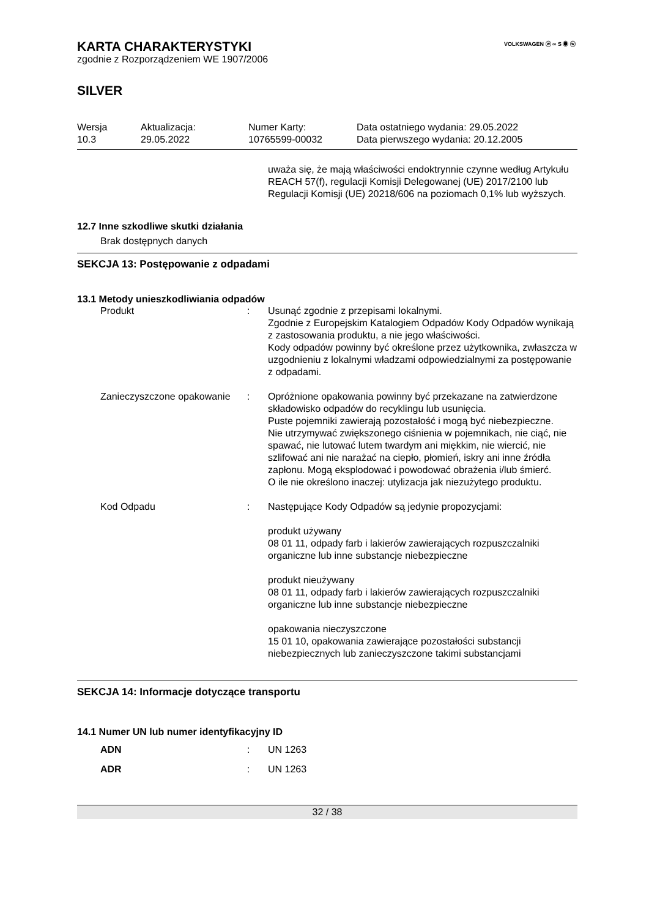VOLKSWAGEN ⓦ ∞ S ◉ ⓦ
KARTA CHARAKTERYSTYKI
zgodnie z Rozporządzeniem WE 1907/2006
SILVER
| Wersja 10.3 | Aktualizacja: 29.05.2022 | Numer Karty: 10765599-00032 | Data ostatniego wydania: 29.05.2022 Data pierwszego wydania: 20.12.2005 |
uważa się, że mają właściwości endoktrynnie czynne według Artykułu REACH 57(f), regulacji Komisji Delegowanej (UE) 2017/2100 lub Regulacji Komisji (UE) 20218/606 na poziomach 0,1% lub wyższych.
12.7 Inne szkodliwe skutki działania
Brak dostępnych danych
SEKCJA 13: Postępowanie z odpadami
13.1 Metody unieszkodliwiania odpadów
| Produkt | : | Usunąć zgodnie z przepisami lokalnymi. Zgodnie z Europejskim Katalogiem Odpadów Kody Odpadów wynikają z zastosowania produktu, a nie jego właściwości. Kody odpadów powinny być określone przez użytkownika, zwłaszcza w uzgodnieniu z lokalnymi władzami odpowiedzialnymi za postępowanie z odpadami. |
| Zanieczyszczone opakowanie | : | Opróżnione opakowania powinny być przekazane na zatwierdzone składowisko odpadów do recyklingu lub usunięcia. Puste pojemniki zawierają pozostałość i mogą być niebezpieczne. Nie utrzymywać zwiększonego ciśnienia w pojemnikach, nie ciąć, nie spawać, nie lutować lutem twardym ani miękkim, nie wiercić, nie szlifować ani nie narażać na ciepło, płomień, iskry ani inne źródła zapłonu. Mogą eksplodować i powodować obrażenia i/lub śmierć. O ile nie określono inaczej: utylizacja jak niezużytego produktu. |
| Kod Odpadu | : | Następujące Kody Odpadów są jedynie propozycjami: produkt używany 08 01 11, odpady farb i lakierów zawierających rozpuszczalniki organiczne lub inne substancje niebezpieczne produkt nieużywany 08 01 11, odpady farb i lakierów zawierających rozpuszczalniki organiczne lub inne substancje niebezpieczne opakowania nieczyszczone 15 01 10, opakowania zawierające pozostałości substancji niebezpiecznych lub zanieczyszczone takimi substancjami |
SEKCJA 14: Informacje dotyczące transportu
14.1 Numer UN lub numer identyfikacyjny ID
| ADN | : | UN 1263 |
| ADR | : | UN 1263 |
32 / 38